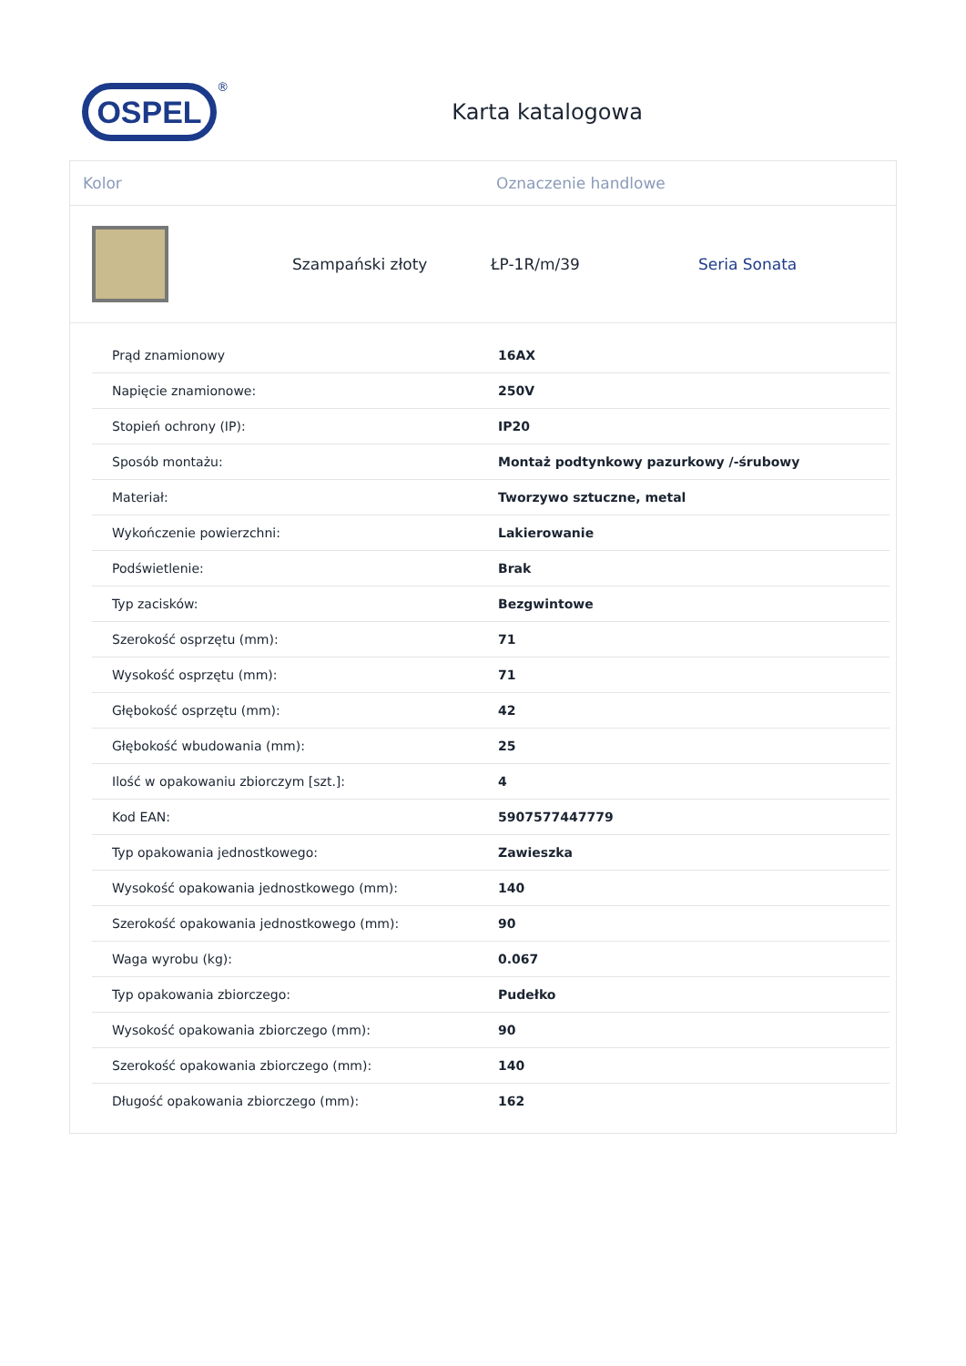OSPEL
<sup>®</sup>
Karta katalogowa
Kolor Oznaczenie handlowe
Szampański złoty ŁP-1R/m/39 Seria Sonata
| Prąd znamionowy | 16AX |
| Napięcie znamionowe: | 250V |
| Stopień ochrony (IP): | IP20 |
| Sposób montażu: | Montaż podtynkowy pazurkowy /-śrubowy |
| Materiał: | Tworzywo sztuczne, metal |
| Wykończenie powierzchni: | Lakierowanie |
| Podświetlenie: | Brak |
| Typ zacisków: | Bezgwintowe |
| Szerokość osprzętu (mm): | 71 |
| Wysokość osprzętu (mm): | 71 |
| Głębokość osprzętu (mm): | 42 |
| Głębokość wbudowania (mm): | 25 |
| Ilość w opakowaniu zbiorczym [szt.]: | 4 |
| Kod EAN: | 5907577447779 |
| Typ opakowania jednostkowego: | Zawieszka |
| Wysokość opakowania jednostkowego (mm): | 140 |
| Szerokość opakowania jednostkowego (mm): | 90 |
| Waga wyrobu (kg): | 0.067 |
| Typ opakowania zbiorczego: | Pudełko |
| Wysokość opakowania zbiorczego (mm): | 90 |
| Szerokość opakowania zbiorczego (mm): | 140 |
| Długość opakowania zbiorczego (mm): | 162 |